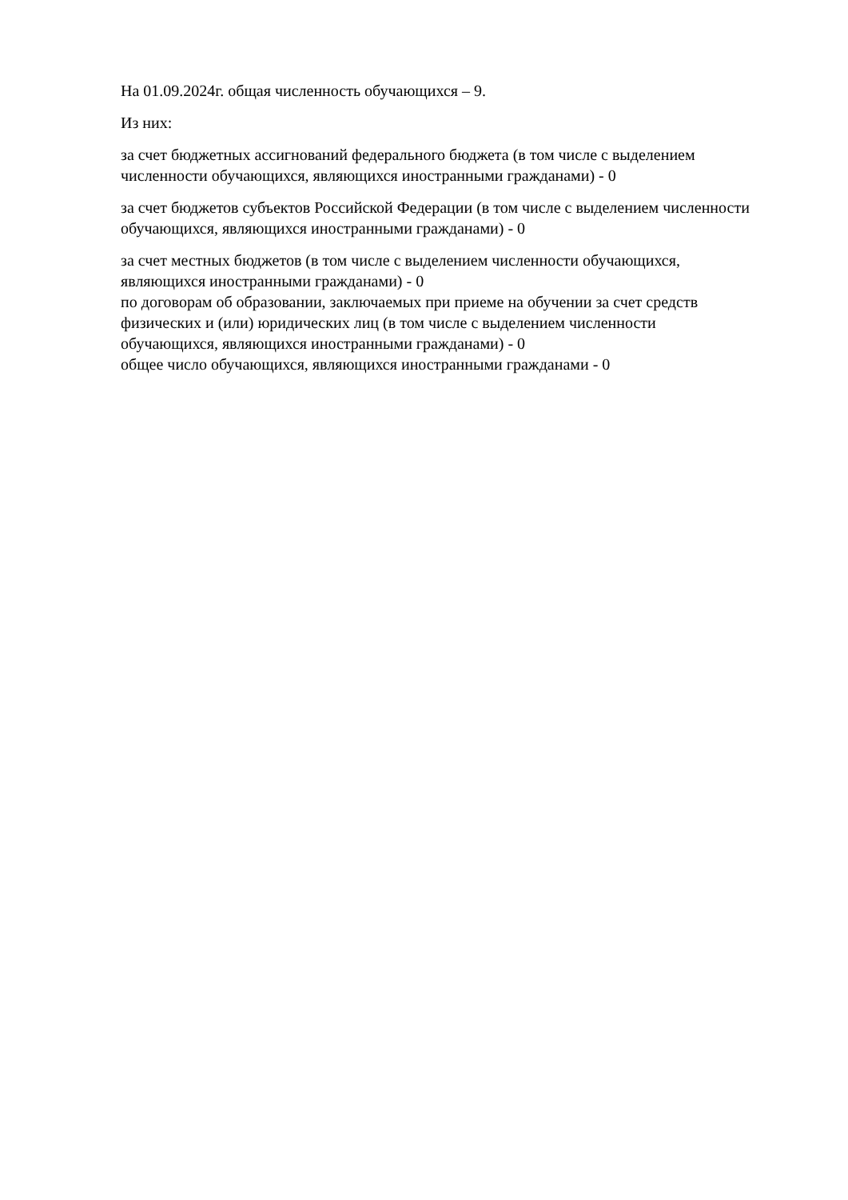На 01.09.2024г. общая численность обучающихся – 9.
Из них:
за счет бюджетных ассигнований федерального бюджета (в том числе с выделением численности обучающихся, являющихся иностранными гражданами) - 0
за счет бюджетов субъектов Российской Федерации (в том числе с выделением численности обучающихся, являющихся иностранными гражданами) - 0
за счет местных бюджетов (в том числе с выделением численности обучающихся, являющихся иностранными гражданами) - 0
по договорам об образовании, заключаемых при приеме на обучении за счет средств физических и (или) юридических лиц (в том числе с выделением численности обучающихся, являющихся иностранными гражданами) - 0
общее число обучающихся, являющихся иностранными гражданами - 0